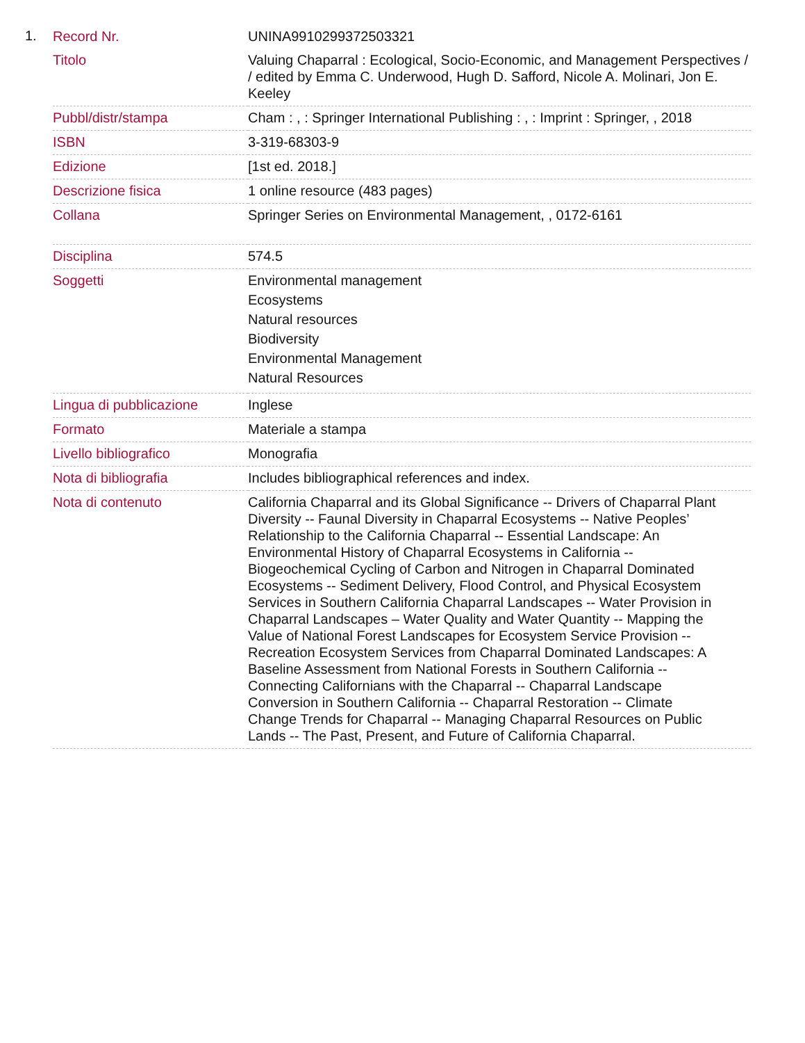1.
| Record Nr. | UNINA9910299372503321 |
| Titolo | Valuing Chaparral : Ecological, Socio-Economic, and Management Perspectives / / edited by Emma C. Underwood, Hugh D. Safford, Nicole A. Molinari, Jon E. Keeley |
| Pubbl/distr/stampa | Cham : , : Springer International Publishing : , : Imprint : Springer, , 2018 |
| ISBN | 3-319-68303-9 |
| Edizione | [1st ed. 2018.] |
| Descrizione fisica | 1 online resource (483 pages) |
| Collana | Springer Series on Environmental Management, , 0172-6161 |
| Disciplina | 574.5 |
| Soggetti | Environmental management Ecosystems Natural resources Biodiversity Environmental Management Natural Resources |
| Lingua di pubblicazione | Inglese |
| Formato | Materiale a stampa |
| Livello bibliografico | Monografia |
| Nota di bibliografia | Includes bibliographical references and index. |
| Nota di contenuto | California Chaparral and its Global Significance -- Drivers of Chaparral Plant Diversity -- Faunal Diversity in Chaparral Ecosystems -- Native Peoples’ Relationship to the California Chaparral -- Essential Landscape: An Environmental History of Chaparral Ecosystems in California -- Biogeochemical Cycling of Carbon and Nitrogen in Chaparral Dominated Ecosystems -- Sediment Delivery, Flood Control, and Physical Ecosystem Services in Southern California Chaparral Landscapes -- Water Provision in Chaparral Landscapes – Water Quality and Water Quantity -- Mapping the Value of National Forest Landscapes for Ecosystem Service Provision -- Recreation Ecosystem Services from Chaparral Dominated Landscapes: A Baseline Assessment from National Forests in Southern California -- Connecting Californians with the Chaparral -- Chaparral Landscape Conversion in Southern California -- Chaparral Restoration -- Climate Change Trends for Chaparral -- Managing Chaparral Resources on Public Lands -- The Past, Present, and Future of California Chaparral. |